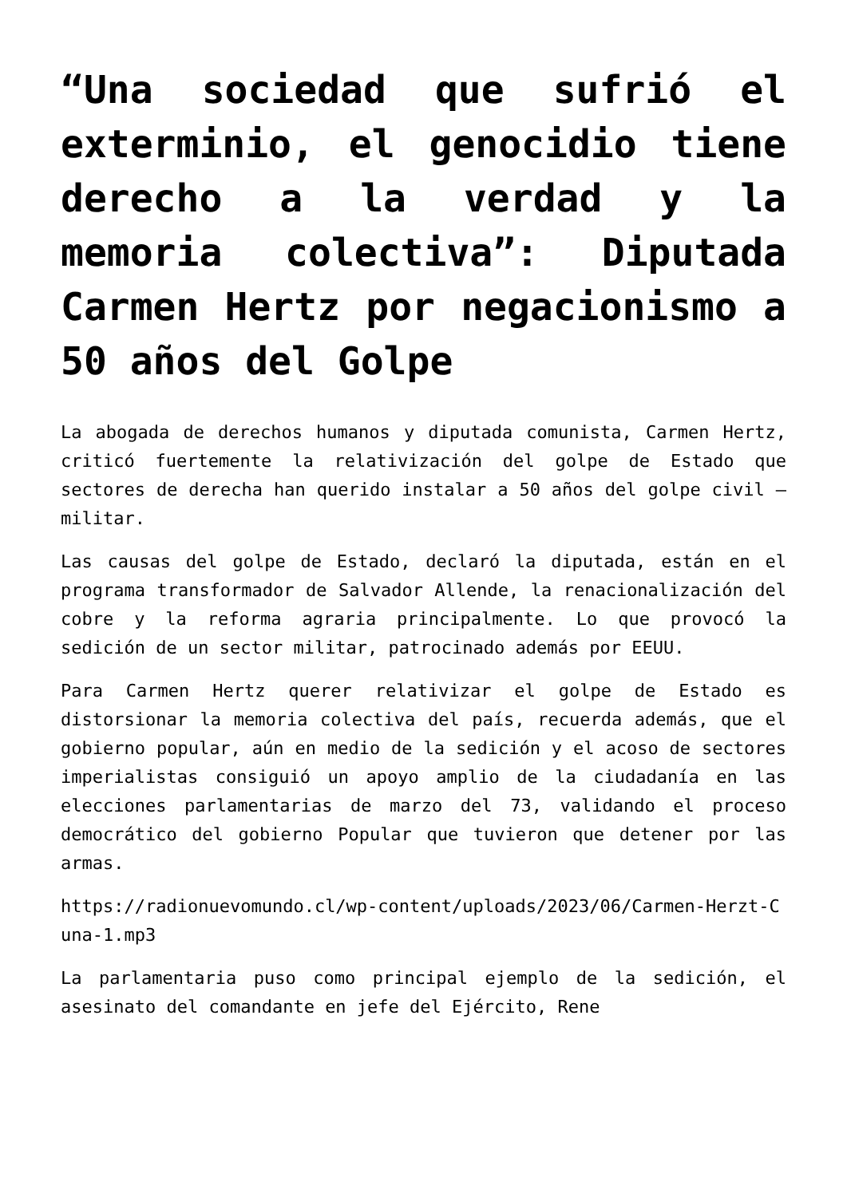“Una sociedad que sufrió el exterminio, el genocidio tiene derecho a la verdad y la memoria colectiva”: Diputada Carmen Hertz por negacionismo a 50 años del Golpe
La abogada de derechos humanos y diputada comunista, Carmen Hertz, criticó fuertemente la relativización del golpe de Estado que sectores de derecha han querido instalar a 50 años del golpe civil – militar.
Las causas del golpe de Estado, declaró la diputada, están en el programa transformador de Salvador Allende, la renacionalización del cobre y la reforma agraria principalmente. Lo que provocó la sedición de un sector militar, patrocinado además por EEUU.
Para Carmen Hertz querer relativizar el golpe de Estado es distorsionar la memoria colectiva del país, recuerda además, que el gobierno popular, aún en medio de la sedición y el acoso de sectores imperialistas consiguió un apoyo amplio de la ciudadanía en las elecciones parlamentarias de marzo del 73, validando el proceso democrático del gobierno Popular que tuvieron que detener por las armas.
https://radionuevomundo.cl/wp-content/uploads/2023/06/Carmen-Herzt-Cuna-1.mp3
La parlamentaria puso como principal ejemplo de la sedición, el asesinato del comandante en jefe del Ejército, Rene